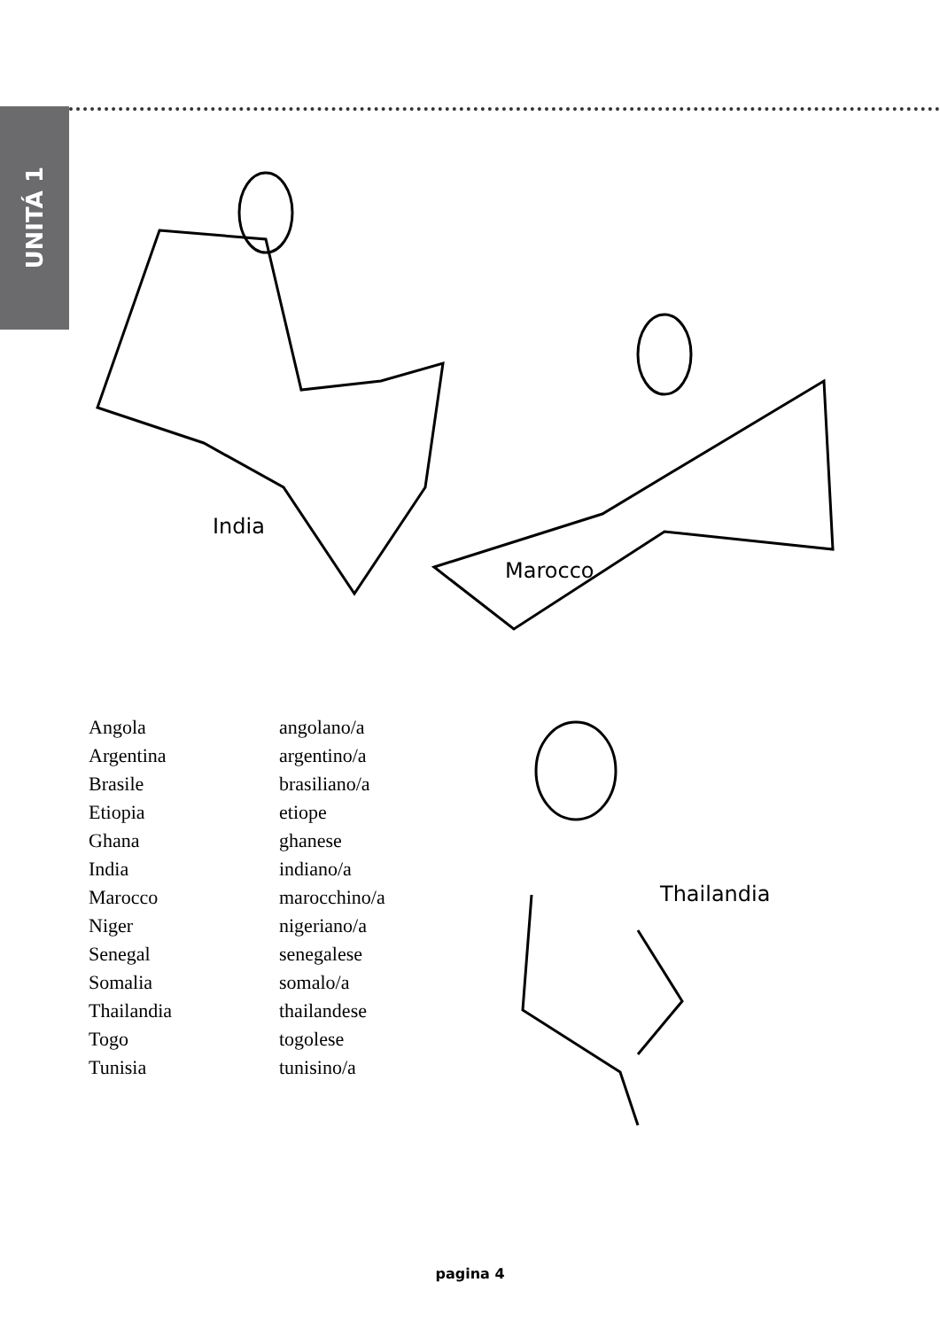UNITÁ 1
India
Marocco
Thailandia
Angola
angolano/a
Argentina
argentino/a
Brasile
brasiliano/a
Etiopia
etiope
Ghana
ghanese
India
indiano/a
Marocco
marocchino/a
Niger
nigeriano/a
Senegal
senegalese
Somalia
somalo/a
Thailandia
thailandese
Togo
togolese
Tunisia
tunisino/a
pagina 4